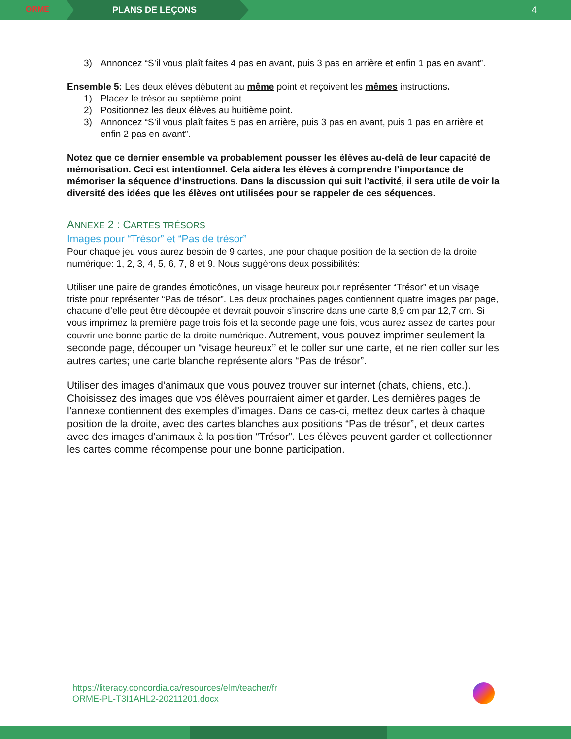ORME
PLANS DE LEÇONS 4
3) Annoncez “S’il vous plaît faites 4 pas en avant, puis 3 pas en arrière et enfin 1 pas en avant”.
Ensemble 5: Les deux élèves débutent au même point et reçoivent les mêmes instructions.
1) Placez le trésor au septième point.
2) Positionnez les deux élèves au huitième point.
3) Annoncez “S’il vous plaît faites 5 pas en arrière, puis 3 pas en avant, puis 1 pas en arrière et enfin 2 pas en avant”.
Notez que ce dernier ensemble va probablement pousser les élèves au-delà de leur capacité de mémorisation. Ceci est intentionnel. Cela aidera les élèves à comprendre l’importance de mémoriser la séquence d’instructions. Dans la discussion qui suit l’activité, il sera utile de voir la diversité des idées que les élèves ont utilisées pour se rappeler de ces séquences.
ANNEXE 2 : CARTES TRÉSORS
Images pour “Trésor” et “Pas de trésor”
Pour chaque jeu vous aurez besoin de 9 cartes, une pour chaque position de la section de la droite numérique: 1, 2, 3, 4, 5, 6, 7, 8 et 9. Nous suggérons deux possibilités:
Utiliser une paire de grandes émoticônes, un visage heureux pour représenter “Trésor” et un visage triste pour représenter “Pas de trésor”. Les deux prochaines pages contiennent quatre images par page, chacune d’elle peut être découpée et devrait pouvoir s’inscrire dans une carte 8,9 cm par 12,7 cm. Si vous imprimez la première page trois fois et la seconde page une fois, vous aurez assez de cartes pour couvrir une bonne partie de la droite numérique. Autrement, vous pouvez imprimer seulement la seconde page, découper un “visage heureux’’ et le coller sur une carte, et ne rien coller sur les autres cartes; une carte blanche représente alors “Pas de trésor”.
Utiliser des images d’animaux que vous pouvez trouver sur internet (chats, chiens, etc.). Choisissez des images que vos élèves pourraient aimer et garder. Les dernières pages de l’annexe contiennent des exemples d’images. Dans ce cas-ci, mettez deux cartes à chaque position de la droite, avec des cartes blanches aux positions “Pas de trésor”, et deux cartes avec des images d’animaux à la position “Trésor”. Les élèves peuvent garder et collectionner les cartes comme récompense pour une bonne participation.
https://literacy.concordia.ca/resources/elm/teacher/fr
ORME-PL-T3I1AHL2-20211201.docx